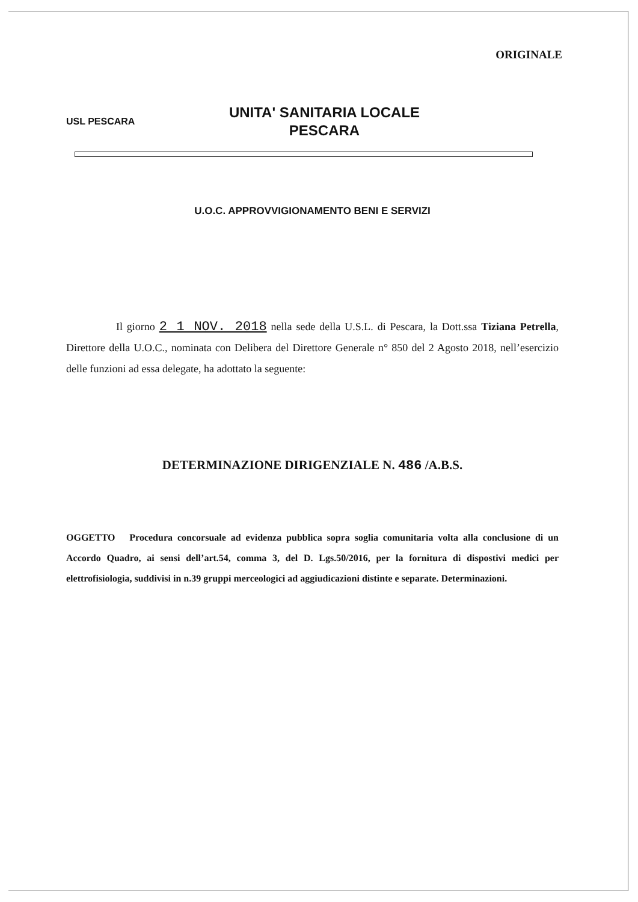ORIGINALE
USL PESCARA
UNITA' SANITARIA LOCALE
PESCARA
U.O.C. APPROVVIGIONAMENTO BENI E SERVIZI
Il giorno 2 1 NOV. 2018 nella sede della U.S.L. di Pescara, la Dott.ssa Tiziana Petrella, Direttore della U.O.C., nominata con Delibera del Direttore Generale n° 850 del 2 Agosto 2018, nell’esercizio delle funzioni ad essa delegate, ha adottato la seguente:
DETERMINAZIONE DIRIGENZIALE N. 486 /A.B.S.
OGGETTO Procedura concorsuale ad evidenza pubblica sopra soglia comunitaria volta alla conclusione di un Accordo Quadro, ai sensi dell’art.54, comma 3, del D. Lgs.50/2016, per la fornitura di dispostivi medici per elettrofisiologia, suddivisi in n.39 gruppi merceologici ad aggiudicazioni distinte e separate. Determinazioni.